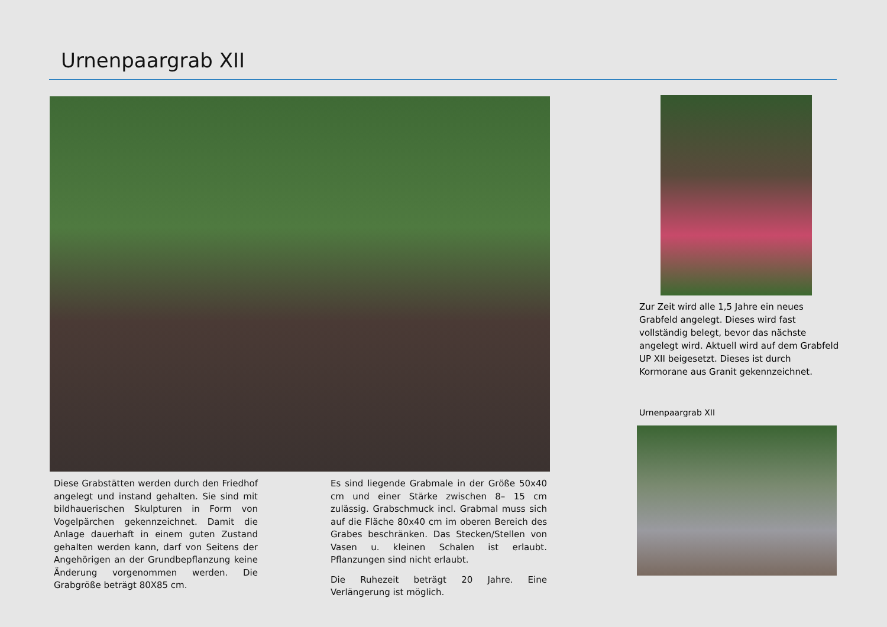Urnenpaargrab XII
Diese Grabstätten werden durch den Friedhof angelegt und instand gehalten. Sie sind mit bildhauerischen Skulpturen in Form von Vogelpärchen gekennzeichnet. Damit die Anlage dauerhaft in einem guten Zustand gehalten werden kann, darf von Seitens der Angehörigen an der Grundbepflanzung keine Änderung vorgenommen werden. Die Grabgröße beträgt 80X85 cm.
Es sind liegende Grabmale in der Größe 50x40 cm und einer Stärke zwischen 8– 15 cm zulässig. Grabschmuck incl. Grabmal muss sich auf die Fläche 80x40 cm im oberen Bereich des Grabes beschränken. Das Stecken/Stellen von Vasen u. kleinen Schalen ist erlaubt. Pflanzungen sind nicht erlaubt.
Die Ruhezeit beträgt 20 Jahre. Eine Verlängerung ist möglich.
Zur Zeit wird alle 1,5 Jahre ein neues Grabfeld angelegt. Dieses wird fast vollständig belegt, bevor das nächste angelegt wird. Aktuell wird auf dem Grabfeld UP XII beigesetzt. Dieses ist durch Kormorane aus Granit gekennzeichnet.
Urnenpaargrab XII